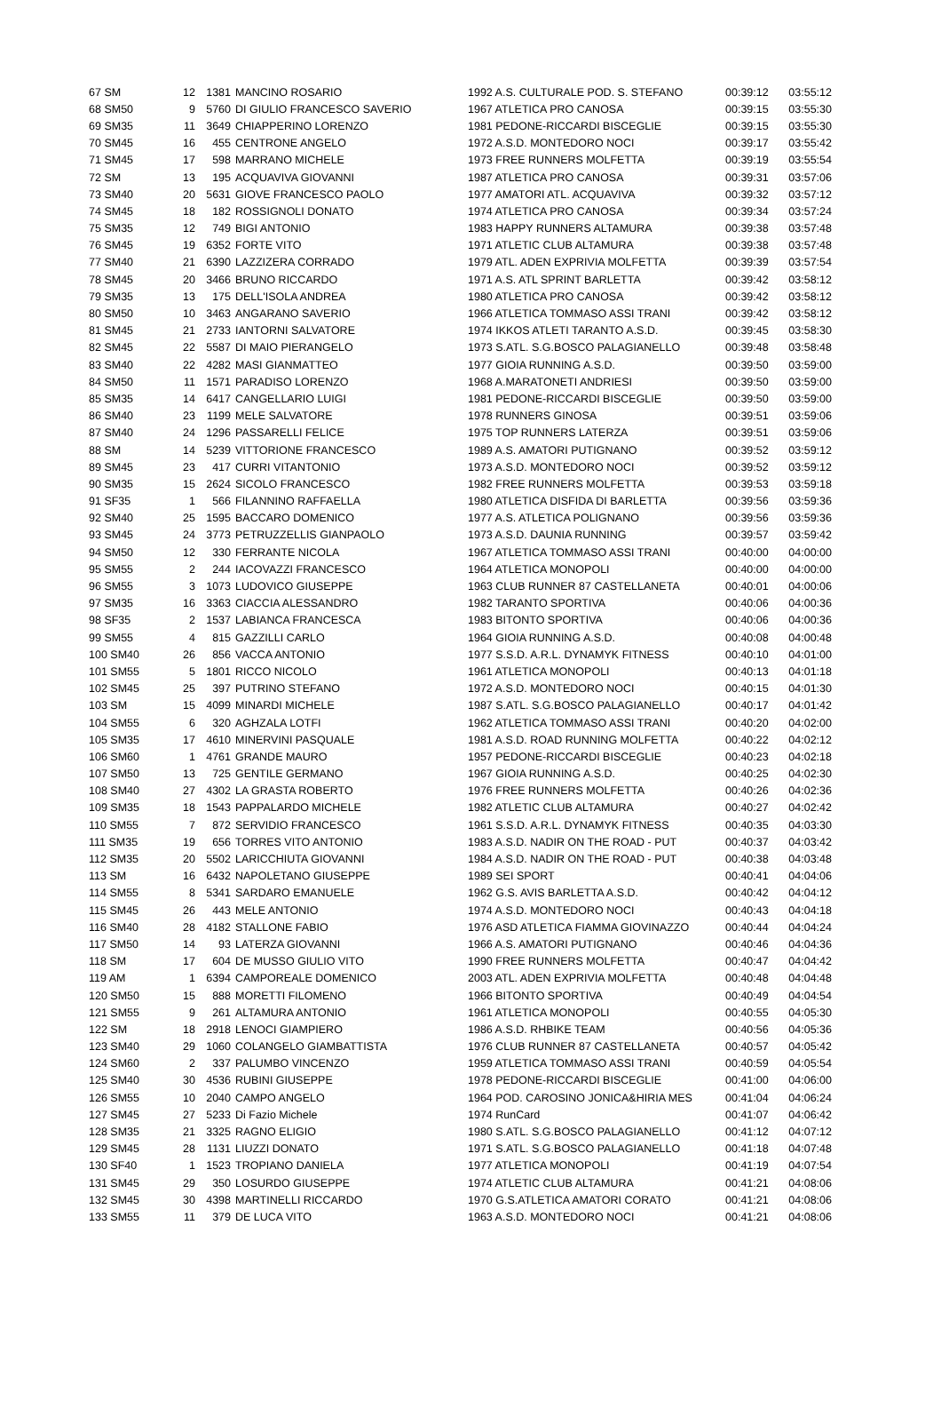| 67 SM | 12 | 1381 | MANCINO ROSARIO | 1992 A.S. CULTURALE POD. S. STEFANO | 00:39:12 | 03:55:12 |
| 68 SM50 | 9 | 5760 | DI GIULIO FRANCESCO SAVERIO | 1967 ATLETICA PRO CANOSA | 00:39:15 | 03:55:30 |
| 69 SM35 | 11 | 3649 | CHIAPPERINO LORENZO | 1981 PEDONE-RICCARDI BISCEGLIE | 00:39:15 | 03:55:30 |
| 70 SM45 | 16 | 455 | CENTRONE ANGELO | 1972 A.S.D. MONTEDORO NOCI | 00:39:17 | 03:55:42 |
| 71 SM45 | 17 | 598 | MARRANO MICHELE | 1973 FREE RUNNERS MOLFETTA | 00:39:19 | 03:55:54 |
| 72 SM | 13 | 195 | ACQUAVIVA GIOVANNI | 1987 ATLETICA PRO CANOSA | 00:39:31 | 03:57:06 |
| 73 SM40 | 20 | 5631 | GIOVE FRANCESCO PAOLO | 1977 AMATORI ATL. ACQUAVIVA | 00:39:32 | 03:57:12 |
| 74 SM45 | 18 | 182 | ROSSIGNOLI DONATO | 1974 ATLETICA PRO CANOSA | 00:39:34 | 03:57:24 |
| 75 SM35 | 12 | 749 | BIGI ANTONIO | 1983 HAPPY RUNNERS ALTAMURA | 00:39:38 | 03:57:48 |
| 76 SM45 | 19 | 6352 | FORTE VITO | 1971 ATLETIC CLUB ALTAMURA | 00:39:38 | 03:57:48 |
| 77 SM40 | 21 | 6390 | LAZZIZERA CORRADO | 1979 ATL. ADEN EXPRIVIA MOLFETTA | 00:39:39 | 03:57:54 |
| 78 SM45 | 20 | 3466 | BRUNO RICCARDO | 1971 A.S. ATL SPRINT BARLETTA | 00:39:42 | 03:58:12 |
| 79 SM35 | 13 | 175 | DELL'ISOLA ANDREA | 1980 ATLETICA PRO CANOSA | 00:39:42 | 03:58:12 |
| 80 SM50 | 10 | 3463 | ANGARANO SAVERIO | 1966 ATLETICA TOMMASO ASSI TRANI | 00:39:42 | 03:58:12 |
| 81 SM45 | 21 | 2733 | IANTORNI SALVATORE | 1974 IKKOS ATLETI TARANTO A.S.D. | 00:39:45 | 03:58:30 |
| 82 SM45 | 22 | 5587 | DI MAIO PIERANGELO | 1973 S.ATL. S.G.BOSCO PALAGIANELLO | 00:39:48 | 03:58:48 |
| 83 SM40 | 22 | 4282 | MASI GIANMATTEO | 1977 GIOIA RUNNING A.S.D. | 00:39:50 | 03:59:00 |
| 84 SM50 | 11 | 1571 | PARADISO LORENZO | 1968 A.MARATONETI ANDRIESI | 00:39:50 | 03:59:00 |
| 85 SM35 | 14 | 6417 | CANGELLARIO LUIGI | 1981 PEDONE-RICCARDI BISCEGLIE | 00:39:50 | 03:59:00 |
| 86 SM40 | 23 | 1199 | MELE SALVATORE | 1978 RUNNERS GINOSA | 00:39:51 | 03:59:06 |
| 87 SM40 | 24 | 1296 | PASSARELLI FELICE | 1975 TOP RUNNERS LATERZA | 00:39:51 | 03:59:06 |
| 88 SM | 14 | 5239 | VITTORIONE FRANCESCO | 1989 A.S. AMATORI PUTIGNANO | 00:39:52 | 03:59:12 |
| 89 SM45 | 23 | 417 | CURRI VITANTONIO | 1973 A.S.D. MONTEDORO NOCI | 00:39:52 | 03:59:12 |
| 90 SM35 | 15 | 2624 | SICOLO FRANCESCO | 1982 FREE RUNNERS MOLFETTA | 00:39:53 | 03:59:18 |
| 91 SF35 | 1 | 566 | FILANNINO RAFFAELLA | 1980 ATLETICA DISFIDA DI BARLETTA | 00:39:56 | 03:59:36 |
| 92 SM40 | 25 | 1595 | BACCARO DOMENICO | 1977 A.S. ATLETICA POLIGNANO | 00:39:56 | 03:59:36 |
| 93 SM45 | 24 | 3773 | PETRUZZELLIS GIANPAOLO | 1973 A.S.D. DAUNIA RUNNING | 00:39:57 | 03:59:42 |
| 94 SM50 | 12 | 330 | FERRANTE NICOLA | 1967 ATLETICA TOMMASO ASSI TRANI | 00:40:00 | 04:00:00 |
| 95 SM55 | 2 | 244 | IACOVAZZI FRANCESCO | 1964 ATLETICA MONOPOLI | 00:40:00 | 04:00:00 |
| 96 SM55 | 3 | 1073 | LUDOVICO GIUSEPPE | 1963 CLUB RUNNER 87 CASTELLANETA | 00:40:01 | 04:00:06 |
| 97 SM35 | 16 | 3363 | CIACCIA ALESSANDRO | 1982 TARANTO SPORTIVA | 00:40:06 | 04:00:36 |
| 98 SF35 | 2 | 1537 | LABIANCA FRANCESCA | 1983 BITONTO SPORTIVA | 00:40:06 | 04:00:36 |
| 99 SM55 | 4 | 815 | GAZZILLI CARLO | 1964 GIOIA RUNNING A.S.D. | 00:40:08 | 04:00:48 |
| 100 SM40 | 26 | 856 | VACCA ANTONIO | 1977 S.S.D. A.R.L. DYNAMYK FITNESS | 00:40:10 | 04:01:00 |
| 101 SM55 | 5 | 1801 | RICCO NICOLO | 1961 ATLETICA MONOPOLI | 00:40:13 | 04:01:18 |
| 102 SM45 | 25 | 397 | PUTRINO STEFANO | 1972 A.S.D. MONTEDORO NOCI | 00:40:15 | 04:01:30 |
| 103 SM | 15 | 4099 | MINARDI MICHELE | 1987 S.ATL. S.G.BOSCO PALAGIANELLO | 00:40:17 | 04:01:42 |
| 104 SM55 | 6 | 320 | AGHZALA LOTFI | 1962 ATLETICA TOMMASO ASSI TRANI | 00:40:20 | 04:02:00 |
| 105 SM35 | 17 | 4610 | MINERVINI PASQUALE | 1981 A.S.D. ROAD RUNNING MOLFETTA | 00:40:22 | 04:02:12 |
| 106 SM60 | 1 | 4761 | GRANDE MAURO | 1957 PEDONE-RICCARDI BISCEGLIE | 00:40:23 | 04:02:18 |
| 107 SM50 | 13 | 725 | GENTILE GERMANO | 1967 GIOIA RUNNING A.S.D. | 00:40:25 | 04:02:30 |
| 108 SM40 | 27 | 4302 | LA GRASTA ROBERTO | 1976 FREE RUNNERS MOLFETTA | 00:40:26 | 04:02:36 |
| 109 SM35 | 18 | 1543 | PAPPALARDO MICHELE | 1982 ATLETIC CLUB ALTAMURA | 00:40:27 | 04:02:42 |
| 110 SM55 | 7 | 872 | SERVIDIO FRANCESCO | 1961 S.S.D. A.R.L. DYNAMYK FITNESS | 00:40:35 | 04:03:30 |
| 111 SM35 | 19 | 656 | TORRES VITO ANTONIO | 1983 A.S.D. NADIR ON THE ROAD - PUT | 00:40:37 | 04:03:42 |
| 112 SM35 | 20 | 5502 | LARICCHIUTA GIOVANNI | 1984 A.S.D. NADIR ON THE ROAD - PUT | 00:40:38 | 04:03:48 |
| 113 SM | 16 | 6432 | NAPOLETANO GIUSEPPE | 1989 SEI SPORT | 00:40:41 | 04:04:06 |
| 114 SM55 | 8 | 5341 | SARDARO EMANUELE | 1962 G.S. AVIS BARLETTA A.S.D. | 00:40:42 | 04:04:12 |
| 115 SM45 | 26 | 443 | MELE ANTONIO | 1974 A.S.D. MONTEDORO NOCI | 00:40:43 | 04:04:18 |
| 116 SM40 | 28 | 4182 | STALLONE FABIO | 1976 ASD ATLETICA FIAMMA GIOVINAZZO | 00:40:44 | 04:04:24 |
| 117 SM50 | 14 | 93 | LATERZA GIOVANNI | 1966 A.S. AMATORI PUTIGNANO | 00:40:46 | 04:04:36 |
| 118 SM | 17 | 604 | DE MUSSO GIULIO VITO | 1990 FREE RUNNERS MOLFETTA | 00:40:47 | 04:04:42 |
| 119 AM | 1 | 6394 | CAMPOREALE DOMENICO | 2003 ATL. ADEN EXPRIVIA MOLFETTA | 00:40:48 | 04:04:48 |
| 120 SM50 | 15 | 888 | MORETTI FILOMENO | 1966 BITONTO SPORTIVA | 00:40:49 | 04:04:54 |
| 121 SM55 | 9 | 261 | ALTAMURA ANTONIO | 1961 ATLETICA MONOPOLI | 00:40:55 | 04:05:30 |
| 122 SM | 18 | 2918 | LENOCI GIAMPIERO | 1986 A.S.D. RHBIKE TEAM | 00:40:56 | 04:05:36 |
| 123 SM40 | 29 | 1060 | COLANGELO GIAMBATTISTA | 1976 CLUB RUNNER 87 CASTELLANETA | 00:40:57 | 04:05:42 |
| 124 SM60 | 2 | 337 | PALUMBO VINCENZO | 1959 ATLETICA TOMMASO ASSI TRANI | 00:40:59 | 04:05:54 |
| 125 SM40 | 30 | 4536 | RUBINI GIUSEPPE | 1978 PEDONE-RICCARDI BISCEGLIE | 00:41:00 | 04:06:00 |
| 126 SM55 | 10 | 2040 | CAMPO ANGELO | 1964 POD. CAROSINO JONICA&HIRIA MES | 00:41:04 | 04:06:24 |
| 127 SM45 | 27 | 5233 | Di Fazio Michele | 1974 RunCard | 00:41:07 | 04:06:42 |
| 128 SM35 | 21 | 3325 | RAGNO ELIGIO | 1980 S.ATL. S.G.BOSCO PALAGIANELLO | 00:41:12 | 04:07:12 |
| 129 SM45 | 28 | 1131 | LIUZZI DONATO | 1971 S.ATL. S.G.BOSCO PALAGIANELLO | 00:41:18 | 04:07:48 |
| 130 SF40 | 1 | 1523 | TROPIANO DANIELA | 1977 ATLETICA MONOPOLI | 00:41:19 | 04:07:54 |
| 131 SM45 | 29 | 350 | LOSURDO GIUSEPPE | 1974 ATLETIC CLUB ALTAMURA | 00:41:21 | 04:08:06 |
| 132 SM45 | 30 | 4398 | MARTINELLI RICCARDO | 1970 G.S.ATLETICA AMATORI CORATO | 00:41:21 | 04:08:06 |
| 133 SM55 | 11 | 379 | DE LUCA VITO | 1963 A.S.D. MONTEDORO NOCI | 00:41:21 | 04:08:06 |